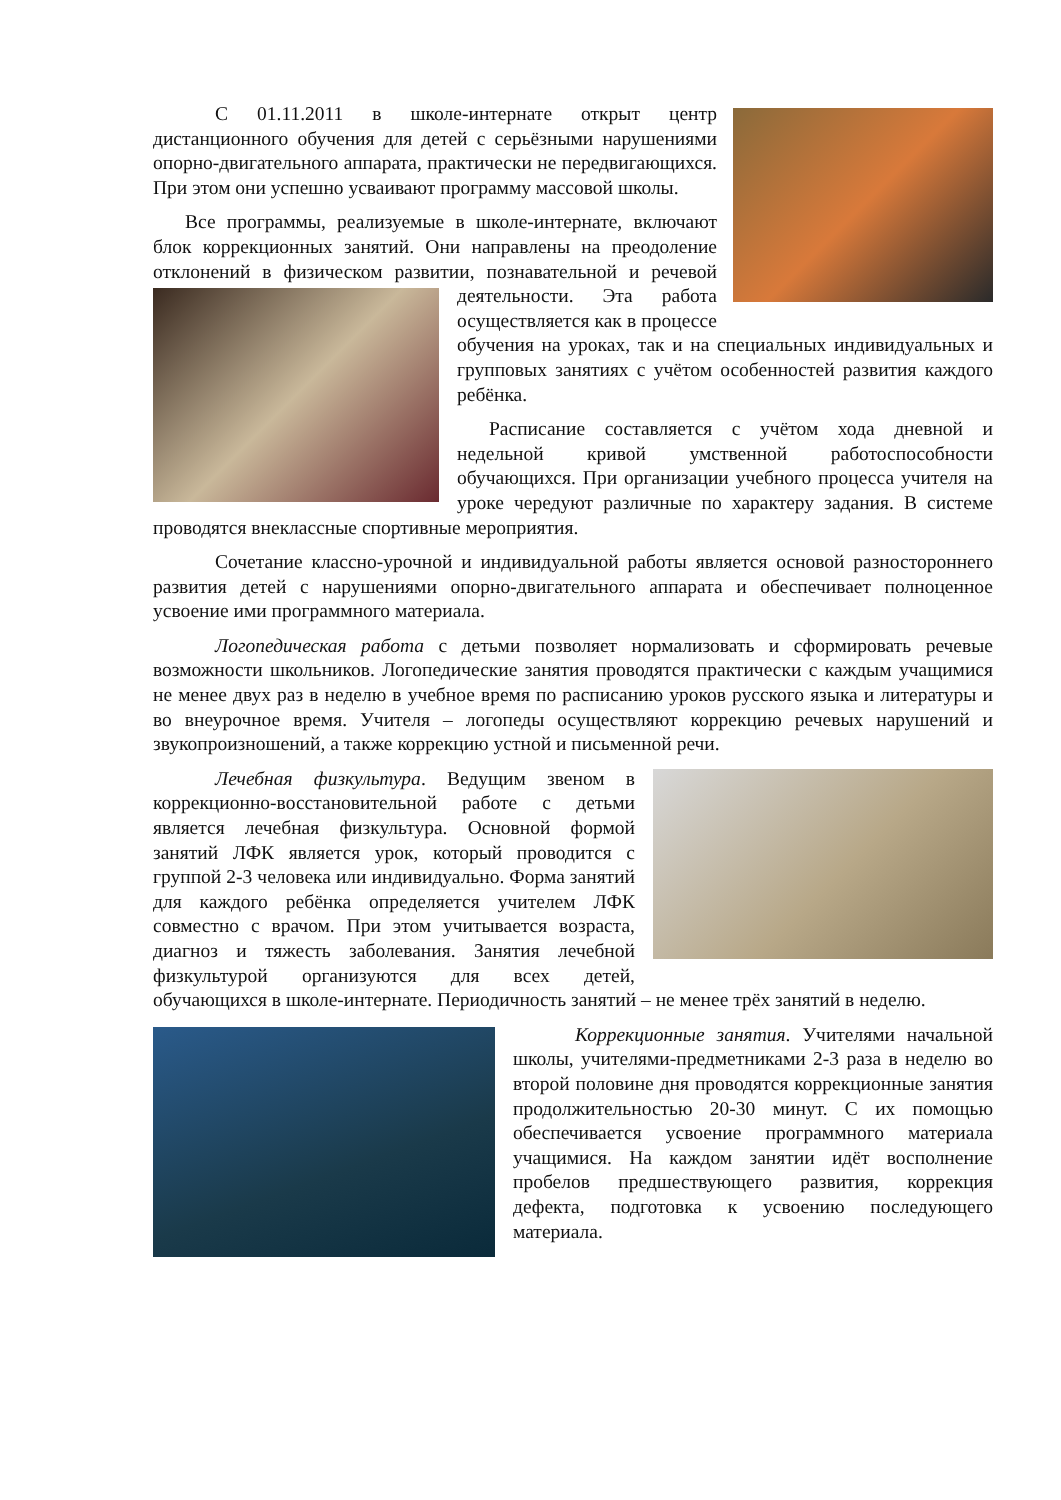С 01.11.2011 в школе-интернате открыт центр дистанционного обучения для детей с серьёзными нарушениями опорно-двигательного аппарата, практически не передвигающихся. При этом они успешно усваивают программу массовой школы.
Все программы, реализуемые в школе-интернате, включают блок коррекционных занятий. Они направлены на преодоление отклонений в физическом развитии, познавательной и речевой деятельности. Эта работа осуществляется как в процессе обучения на уроках, так и на специальных индивидуальных и групповых занятиях с учётом особенностей развития каждого ребёнка.
Расписание составляется с учётом хода дневной и недельной кривой умственной работоспособности обучающихся. При организации учебного процесса учителя на уроке чередуют различные по характеру задания. В системе проводятся внеклассные спортивные мероприятия.
Сочетание классно-урочной и индивидуальной работы является основой разностороннего развития детей с нарушениями опорно-двигательного аппарата и обеспечивает полноценное усвоение ими программного материала.
Логопедическая работа с детьми позволяет нормализовать и сформировать речевые возможности школьников. Логопедические занятия проводятся практически с каждым учащимися не менее двух раз в неделю в учебное время по расписанию уроков русского языка и литературы и во внеурочное время. Учителя – логопеды осуществляют коррекцию речевых нарушений и звукопроизношений, а также коррекцию устной и письменной речи.
Лечебная физкультура. Ведущим звеном в коррекционно-восстановительной работе с детьми является лечебная физкультура. Основной формой занятий ЛФК является урок, который проводится с группой 2-3 человека или индивидуально. Форма занятий для каждого ребёнка определяется учителем ЛФК совместно с врачом. При этом учитывается возраста, диагноз и тяжесть заболевания. Занятия лечебной физкультурой организуются для всех детей, обучающихся в школе-интернате. Периодичность занятий – не менее трёх занятий в неделю.
Коррекционные занятия. Учителями начальной школы, учителями-предметниками 2-3 раза в неделю во второй половине дня проводятся коррекционные занятия продолжительностью 20-30 минут. С их помощью обеспечивается усвоение программного материала учащимися. На каждом занятии идёт восполнение пробелов предшествующего развития, коррекция дефекта, подготовка к усвоению последующего материала.